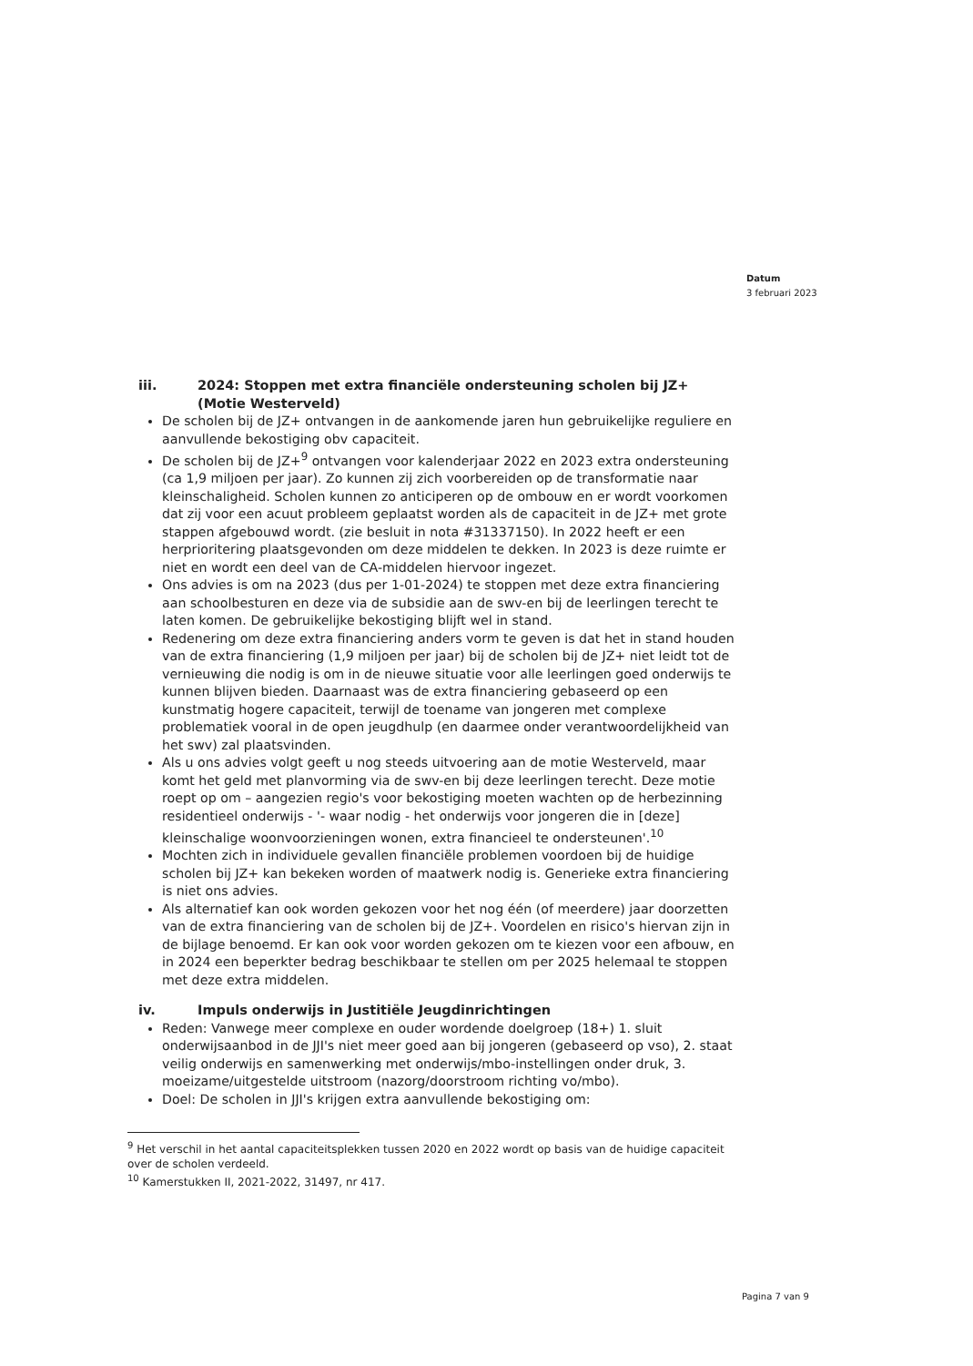Datum
3 februari 2023
iii. 2024: Stoppen met extra financiële ondersteuning scholen bij JZ+ (Motie Westerveld)
De scholen bij de JZ+ ontvangen in de aankomende jaren hun gebruikelijke reguliere en aanvullende bekostiging obv capaciteit.
De scholen bij de JZ+<sup>9</sup> ontvangen voor kalenderjaar 2022 en 2023 extra ondersteuning (ca 1,9 miljoen per jaar). Zo kunnen zij zich voorbereiden op de transformatie naar kleinschaligheid. Scholen kunnen zo anticiperen op de ombouw en er wordt voorkomen dat zij voor een acuut probleem geplaatst worden als de capaciteit in de JZ+ met grote stappen afgebouwd wordt. (zie besluit in nota #31337150). In 2022 heeft er een herprioritering plaatsgevonden om deze middelen te dekken. In 2023 is deze ruimte er niet en wordt een deel van de CA-middelen hiervoor ingezet.
Ons advies is om na 2023 (dus per 1-01-2024) te stoppen met deze extra financiering aan schoolbesturen en deze via de subsidie aan de swv-en bij de leerlingen terecht te laten komen. De gebruikelijke bekostiging blijft wel in stand.
Redenering om deze extra financiering anders vorm te geven is dat het in stand houden van de extra financiering (1,9 miljoen per jaar) bij de scholen bij de JZ+ niet leidt tot de vernieuwing die nodig is om in de nieuwe situatie voor alle leerlingen goed onderwijs te kunnen blijven bieden. Daarnaast was de extra financiering gebaseerd op een kunstmatig hogere capaciteit, terwijl de toename van jongeren met complexe problematiek vooral in de open jeugdhulp (en daarmee onder verantwoordelijkheid van het swv) zal plaatsvinden.
Als u ons advies volgt geeft u nog steeds uitvoering aan de motie Westerveld, maar komt het geld met planvorming via de swv-en bij deze leerlingen terecht. Deze motie roept op om – aangezien regio's voor bekostiging moeten wachten op de herbezinning residentieel onderwijs - '- waar nodig - het onderwijs voor jongeren die in [deze] kleinschalige woonvoorzieningen wonen, extra financieel te ondersteunen'.<sup>10</sup>
Mochten zich in individuele gevallen financiële problemen voordoen bij de huidige scholen bij JZ+ kan bekeken worden of maatwerk nodig is. Generieke extra financiering is niet ons advies.
Als alternatief kan ook worden gekozen voor het nog één (of meerdere) jaar doorzetten van de extra financiering van de scholen bij de JZ+. Voordelen en risico's hiervan zijn in de bijlage benoemd. Er kan ook voor worden gekozen om te kiezen voor een afbouw, en in 2024 een beperkter bedrag beschikbaar te stellen om per 2025 helemaal te stoppen met deze extra middelen.
iv. Impuls onderwijs in Justitiële Jeugdinrichtingen
Reden: Vanwege meer complexe en ouder wordende doelgroep (18+) 1. sluit onderwijsaanbod in de JJI's niet meer goed aan bij jongeren (gebaseerd op vso), 2. staat veilig onderwijs en samenwerking met onderwijs/mbo-instellingen onder druk, 3. moeizame/uitgestelde uitstroom (nazorg/doorstroom richting vo/mbo).
Doel: De scholen in JJI's krijgen extra aanvullende bekostiging om:
<sup>9</sup> Het verschil in het aantal capaciteitsplekken tussen 2020 en 2022 wordt op basis van de huidige capaciteit over de scholen verdeeld.
<sup>10</sup> Kamerstukken II, 2021-2022, 31497, nr 417.
Pagina 7 van 9